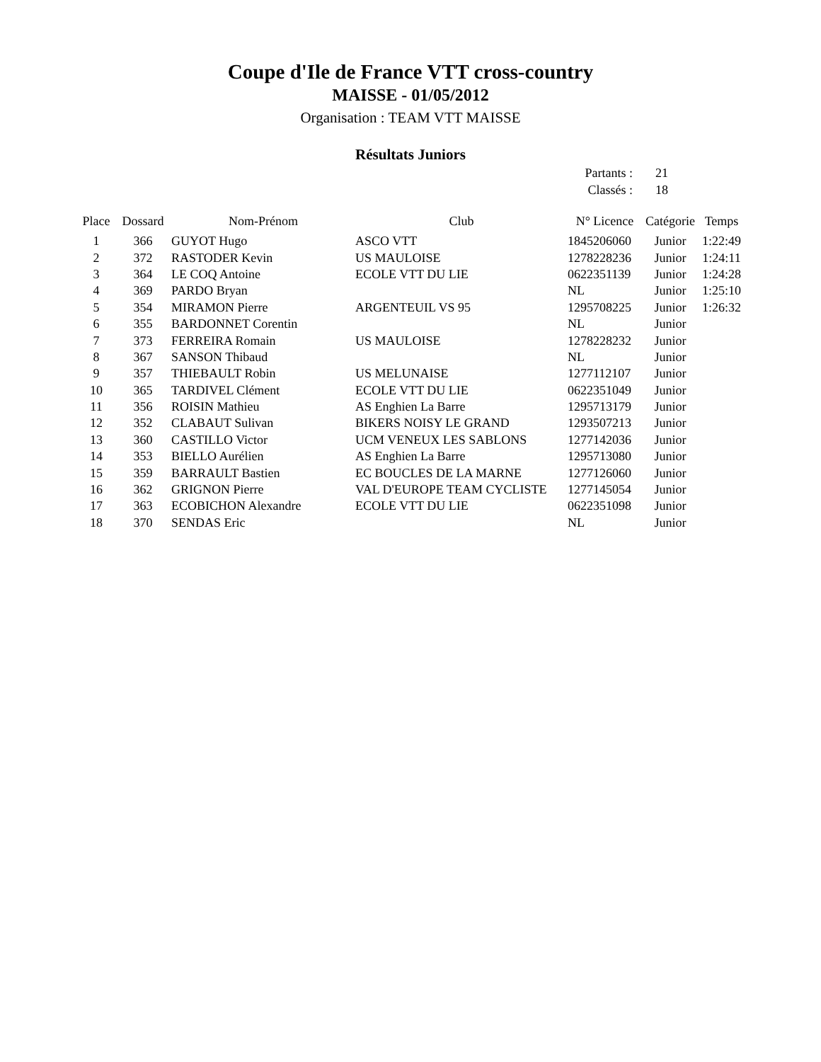Coupe d'Ile de France VTT cross-country
MAISSE - 01/05/2012
Organisation : TEAM VTT MAISSE
Résultats Juniors
Partants : 21
Classés : 18
| Place | Dossard | Nom-Prénom | Club | N° Licence | Catégorie | Temps |
| --- | --- | --- | --- | --- | --- | --- |
| 1 | 366 | GUYOT Hugo | ASCO VTT | 1845206060 | Junior | 1:22:49 |
| 2 | 372 | RASTODER Kevin | US MAULOISE | 1278228236 | Junior | 1:24:11 |
| 3 | 364 | LE COQ Antoine | ECOLE VTT DU LIE | 0622351139 | Junior | 1:24:28 |
| 4 | 369 | PARDO Bryan | | NL | Junior | 1:25:10 |
| 5 | 354 | MIRAMON Pierre | ARGENTEUIL VS 95 | 1295708225 | Junior | 1:26:32 |
| 6 | 355 | BARDONNET Corentin | | NL | Junior | |
| 7 | 373 | FERREIRA Romain | US MAULOISE | 1278228232 | Junior | |
| 8 | 367 | SANSON Thibaud | | NL | Junior | |
| 9 | 357 | THIEBAULT Robin | US MELUNAISE | 1277112107 | Junior | |
| 10 | 365 | TARDIVEL Clément | ECOLE VTT DU LIE | 0622351049 | Junior | |
| 11 | 356 | ROISIN Mathieu | AS Enghien La Barre | 1295713179 | Junior | |
| 12 | 352 | CLABAUT Sulivan | BIKERS NOISY LE GRAND | 1293507213 | Junior | |
| 13 | 360 | CASTILLO Victor | UCM VENEUX LES SABLONS | 1277142036 | Junior | |
| 14 | 353 | BIELLO Aurélien | AS Enghien La Barre | 1295713080 | Junior | |
| 15 | 359 | BARRAULT Bastien | EC BOUCLES DE LA MARNE | 1277126060 | Junior | |
| 16 | 362 | GRIGNON Pierre | VAL D'EUROPE TEAM CYCLISTE | 1277145054 | Junior | |
| 17 | 363 | ECOBICHON Alexandre | ECOLE VTT DU LIE | 0622351098 | Junior | |
| 18 | 370 | SENDAS Eric | | NL | Junior | |